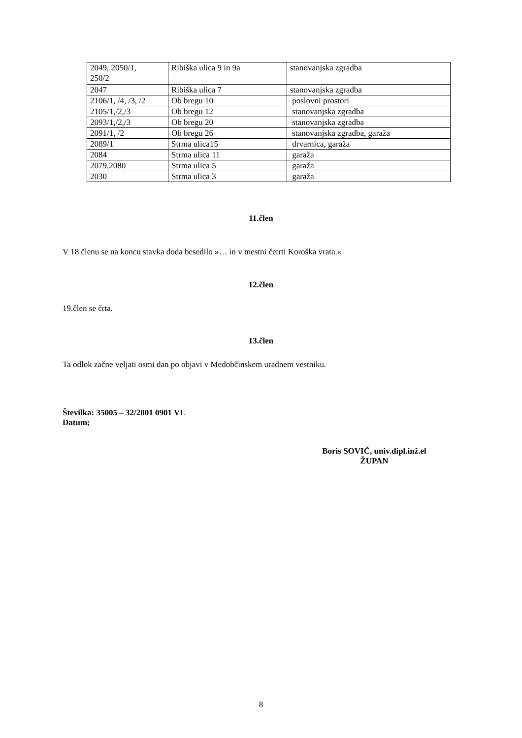| 2049, 2050/1, 250/2 | Ribiška ulica 9 in 9a | stanovanjska zgradba |
| 2047 | Ribiška ulica 7 | stanovanjska zgradba |
| 2106/1, /4, /3, /2 | Ob bregu 10 | poslovni prostori |
| 2105/1,/2,/3 | Ob bregu 12 | stanovanjska zgradba |
| 2093/1,/2,/3 | Ob bregu 20 | stanovanjska zgradba |
| 2091/1, /2 | Ob bregu 26 | stanovanjska zgradba, garaža |
| 2089/1 | Strma ulica15 | drvarnica, garaža |
| 2084 | Strma ulica 11 | garaža |
| 2079,2080 | Strma ulica 5 | garaža |
| 2030 | Strma ulica 3 | garaža |
11.člen
V 18.členu se na koncu stavka doda besedilo »… in v mestni četrti Koroška vrata.«
12.člen
19.člen se črta.
13.člen
Ta odlok začne veljati osmi dan po objavi v Medobčinskem uradnem vestniku.
Številka: 35005 – 32/2001 0901 VL
Datum;
Boris SOVIČ, univ.dipl.inž.el
ŽUPAN
8